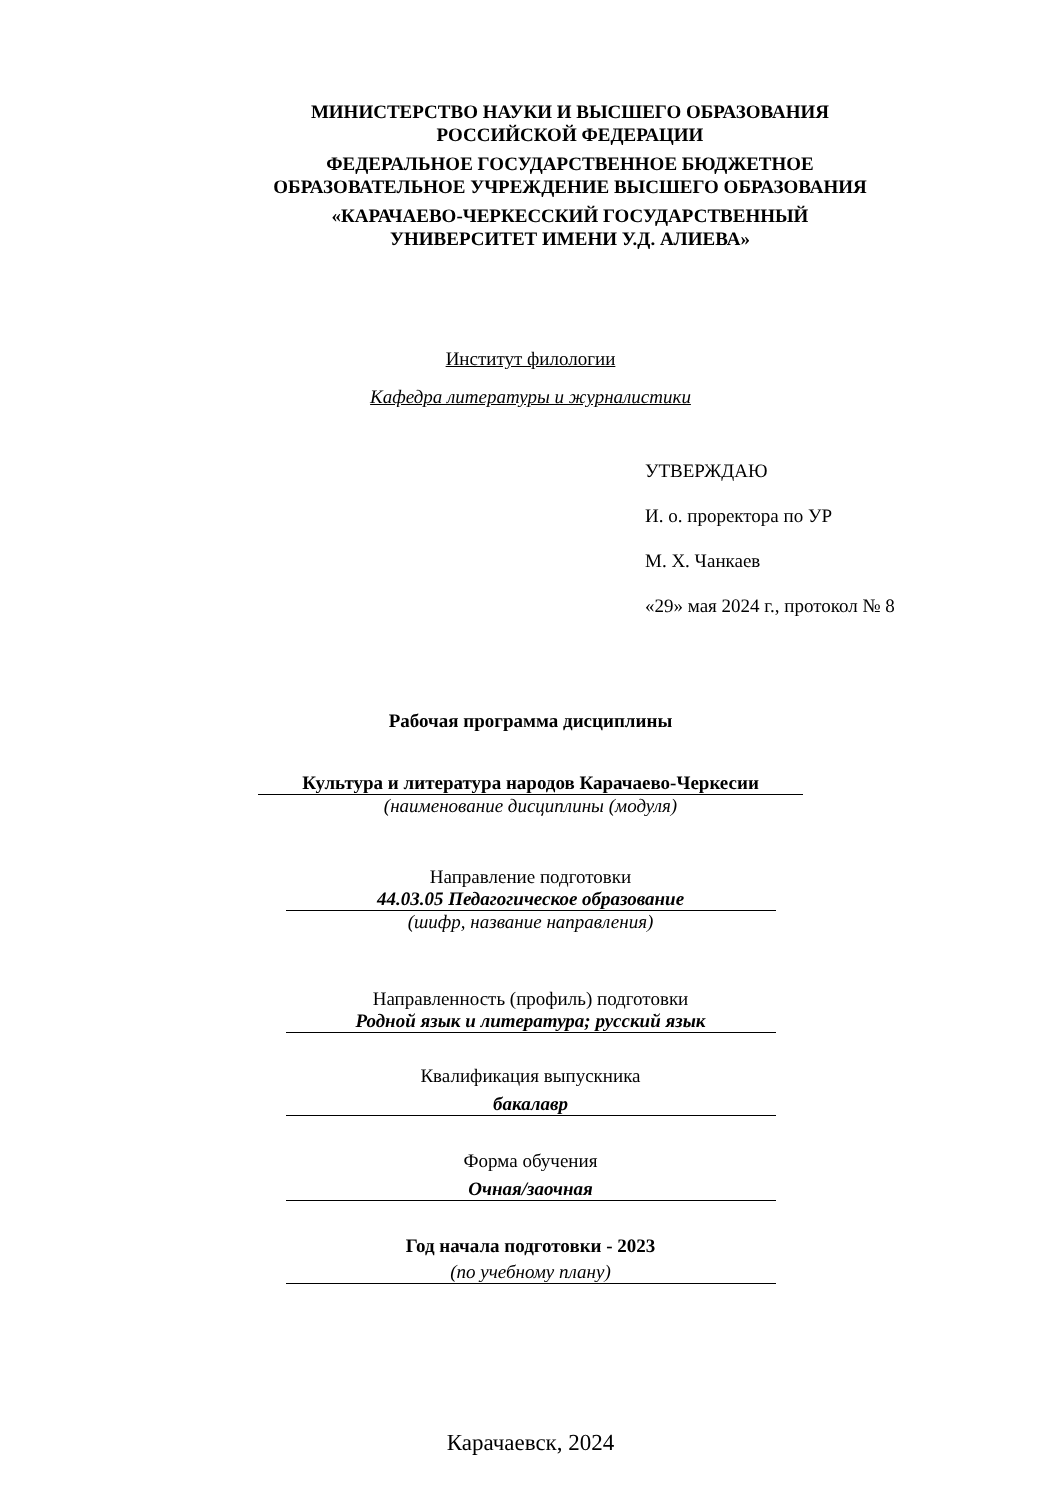МИНИСТЕРСТВО НАУКИ И ВЫСШЕГО ОБРАЗОВАНИЯ
РОССИЙСКОЙ ФЕДЕРАЦИИ
ФЕДЕРАЛЬНОЕ ГОСУДАРСТВЕННОЕ БЮДЖЕТНОЕ
ОБРАЗОВАТЕЛЬНОЕ УЧРЕЖДЕНИЕ ВЫСШЕГО ОБРАЗОВАНИЯ
«КАРАЧАЕВО-ЧЕРКЕССКИЙ ГОСУДАРСТВЕННЫЙ
УНИВЕРСИТЕТ ИМЕНИ У.Д. АЛИЕВА»
Институт филологии
Кафедра литературы и журналистики
УТВЕРЖДАЮ
И. о. проректора по УР
М. Х. Чанкаев
«29» мая 2024 г., протокол № 8
Рабочая программа дисциплины
Культура и литература народов Карачаево-Черкесии
(наименование дисциплины (модуля)
Направление подготовки
44.03.05 Педагогическое образование
(шифр, название направления)
Направленность (профиль) подготовки
Родной язык и литература; русский язык
Квалификация выпускника
бакалавр
Форма обучения
Очная/заочная
Год начала подготовки - 2023
(по учебному плану)
Карачаевск, 2024